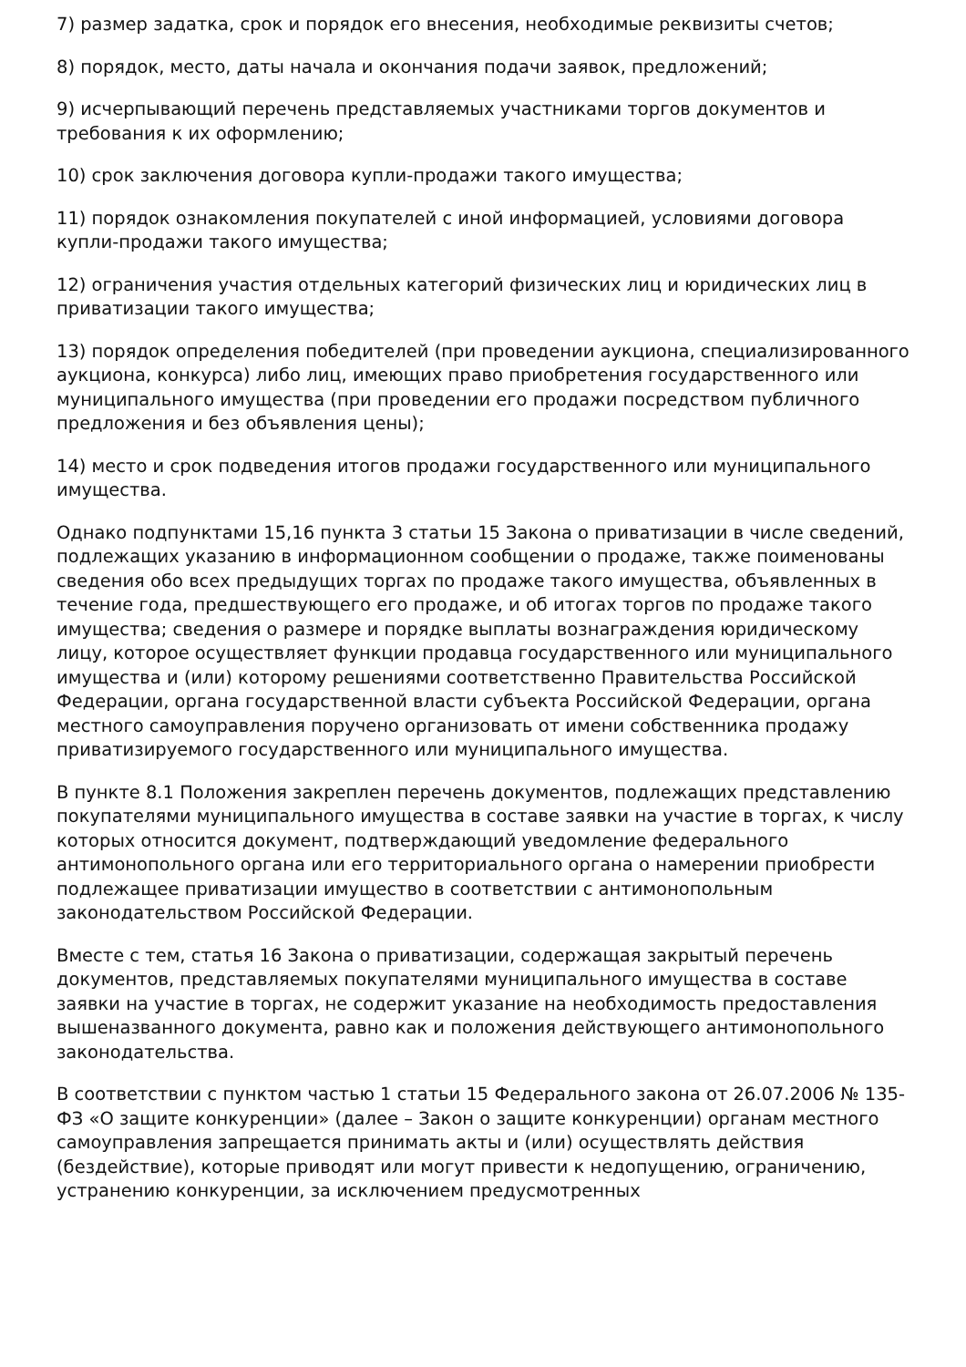7) размер задатка, срок и порядок его внесения, необходимые реквизиты счетов;
8) порядок, место, даты начала и окончания подачи заявок, предложений;
9) исчерпывающий перечень представляемых участниками торгов документов и требования к их оформлению;
10) срок заключения договора купли-продажи такого имущества;
11) порядок ознакомления покупателей с иной информацией, условиями договора купли-продажи такого имущества;
12) ограничения участия отдельных категорий физических лиц и юридических лиц в приватизации такого имущества;
13) порядок определения победителей (при проведении аукциона, специализированного аукциона, конкурса) либо лиц, имеющих право приобретения государственного или муниципального имущества (при проведении его продажи посредством публичного предложения и без объявления цены);
14) место и срок подведения итогов продажи государственного или муниципального имущества.
Однако подпунктами 15,16 пункта 3 статьи 15 Закона о приватизации в числе сведений, подлежащих указанию в информационном сообщении о продаже, также поименованы сведения обо всех предыдущих торгах по продаже такого имущества, объявленных в течение года, предшествующего его продаже, и об итогах торгов по продаже такого имущества; сведения о размере и порядке выплаты вознаграждения юридическому лицу, которое осуществляет функции продавца государственного или муниципального имущества и (или) которому решениями соответственно Правительства Российской Федерации, органа государственной власти субъекта Российской Федерации, органа местного самоуправления поручено организовать от имени собственника продажу приватизируемого государственного или муниципального имущества.
В пункте 8.1 Положения закреплен перечень документов, подлежащих представлению покупателями муниципального имущества в составе заявки на участие в торгах, к числу которых относится документ, подтверждающий уведомление федерального антимонопольного органа или его территориального органа о намерении приобрести подлежащее приватизации имущество в соответствии с антимонопольным законодательством Российской Федерации.
Вместе с тем, статья 16 Закона о приватизации, содержащая закрытый перечень документов, представляемых покупателями муниципального имущества в составе заявки на участие в торгах, не содержит указание на необходимость предоставления вышеназванного документа, равно как и положения действующего антимонопольного законодательства.
В соответствии с пунктом частью 1 статьи 15 Федерального закона от 26.07.2006 № 135-ФЗ «О защите конкуренции» (далее – Закон о защите конкуренции) органам местного самоуправления запрещается принимать акты и (или) осуществлять действия (бездействие), которые приводят или могут привести к недопущению, ограничению, устранению конкуренции, за исключением предусмотренных